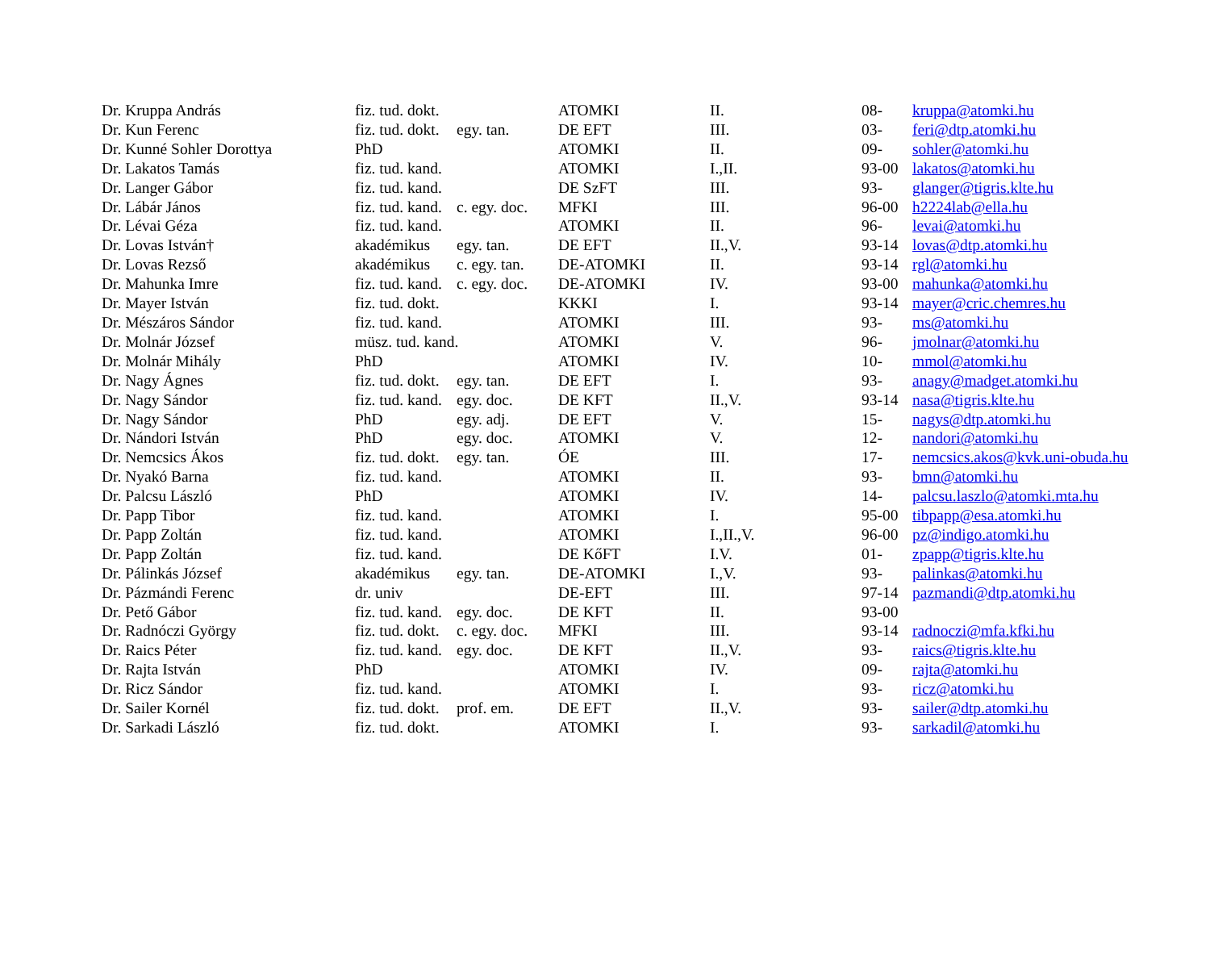| Dr. Kruppa András | fiz. tud. dokt. | | ATOMKI | II. | 08- | kruppa@atomki.hu |
| Dr. Kun Ferenc | fiz. tud. dokt. | egy. tan. | DE EFT | III. | 03- | feri@dtp.atomki.hu |
| Dr. Kunné Sohler Dorottya | PhD | | ATOMKI | II. | 09- | sohler@atomki.hu |
| Dr. Lakatos Tamás | fiz. tud. kand. | | ATOMKI | I.,II. | 93-00 | lakatos@atomki.hu |
| Dr. Langer Gábor | fiz. tud. kand. | | DE SzFT | III. | 93- | glanger@tigris.klte.hu |
| Dr. Lábár János | fiz. tud. kand. | c. egy. doc. | MFKI | III. | 96-00 | h2224lab@ella.hu |
| Dr. Lévai Géza | fiz. tud. kand. | | ATOMKI | II. | 96- | levai@atomki.hu |
| Dr. Lovas István† | akadémikus | egy. tan. | DE EFT | II.,V. | 93-14 | lovas@dtp.atomki.hu |
| Dr. Lovas Rezső | akadémikus | c. egy. tan. | DE-ATOMKI | II. | 93-14 | rgl@atomki.hu |
| Dr. Mahunka Imre | fiz. tud. kand. | c. egy. doc. | DE-ATOMKI | IV. | 93-00 | mahunka@atomki.hu |
| Dr. Mayer István | fiz. tud. dokt. | | KKKI | I. | 93-14 | mayer@cric.chemres.hu |
| Dr. Mészáros Sándor | fiz. tud. kand. | | ATOMKI | III. | 93- | ms@atomki.hu |
| Dr. Molnár József | müsz. tud. kand. | | ATOMKI | V. | 96- | jmolnar@atomki.hu |
| Dr. Molnár Mihály | PhD | | ATOMKI | IV. | 10- | mmol@atomki.hu |
| Dr. Nagy Ágnes | fiz. tud. dokt. | egy. tan. | DE EFT | I. | 93- | anagy@madget.atomki.hu |
| Dr. Nagy Sándor | fiz. tud. kand. | egy. doc. | DE KFT | II.,V. | 93-14 | nasa@tigris.klte.hu |
| Dr. Nagy Sándor | PhD | egy. adj. | DE EFT | V. | 15- | nagys@dtp.atomki.hu |
| Dr. Nándori István | PhD | egy. doc. | ATOMKI | V. | 12- | nandori@atomki.hu |
| Dr. Nemcsics Ákos | fiz. tud. dokt. | egy. tan. | ÓE | III. | 17- | nemcsics.akos@kvk.uni-obuda.hu |
| Dr. Nyakó Barna | fiz. tud. kand. | | ATOMKI | II. | 93- | bmn@atomki.hu |
| Dr. Palcsu László | PhD | | ATOMKI | IV. | 14- | palcsu.laszlo@atomki.mta.hu |
| Dr. Papp Tibor | fiz. tud. kand. | | ATOMKI | I. | 95-00 | tibpapp@esa.atomki.hu |
| Dr. Papp Zoltán | fiz. tud. kand. | | ATOMKI | I.,II.,V. | 96-00 | pz@indigo.atomki.hu |
| Dr. Papp Zoltán | fiz. tud. kand. | | DE KőFT | I.V. | 01- | zpapp@tigris.klte.hu |
| Dr. Pálinkás József | akadémikus | egy. tan. | DE-ATOMKI | I.,V. | 93- | palinkas@atomki.hu |
| Dr. Pázmándi Ferenc | dr. univ | | DE-EFT | III. | 97-14 | pazmandi@dtp.atomki.hu |
| Dr. Pető Gábor | fiz. tud. kand. | egy. doc. | DE KFT | II. | 93-00 | |
| Dr. Radnóczi György | fiz. tud. dokt. | c. egy. doc. | MFKI | III. | 93-14 | radnoczi@mfa.kfki.hu |
| Dr. Raics Péter | fiz. tud. kand. | egy. doc. | DE KFT | II.,V. | 93- | raics@tigris.klte.hu |
| Dr. Rajta István | PhD | | ATOMKI | IV. | 09- | rajta@atomki.hu |
| Dr. Ricz Sándor | fiz. tud. kand. | | ATOMKI | I. | 93- | ricz@atomki.hu |
| Dr. Sailer Kornél | fiz. tud. dokt. | prof. em. | DE EFT | II.,V. | 93- | sailer@dtp.atomki.hu |
| Dr. Sarkadi László | fiz. tud. dokt. | | ATOMKI | I. | 93- | sarkadil@atomki.hu |